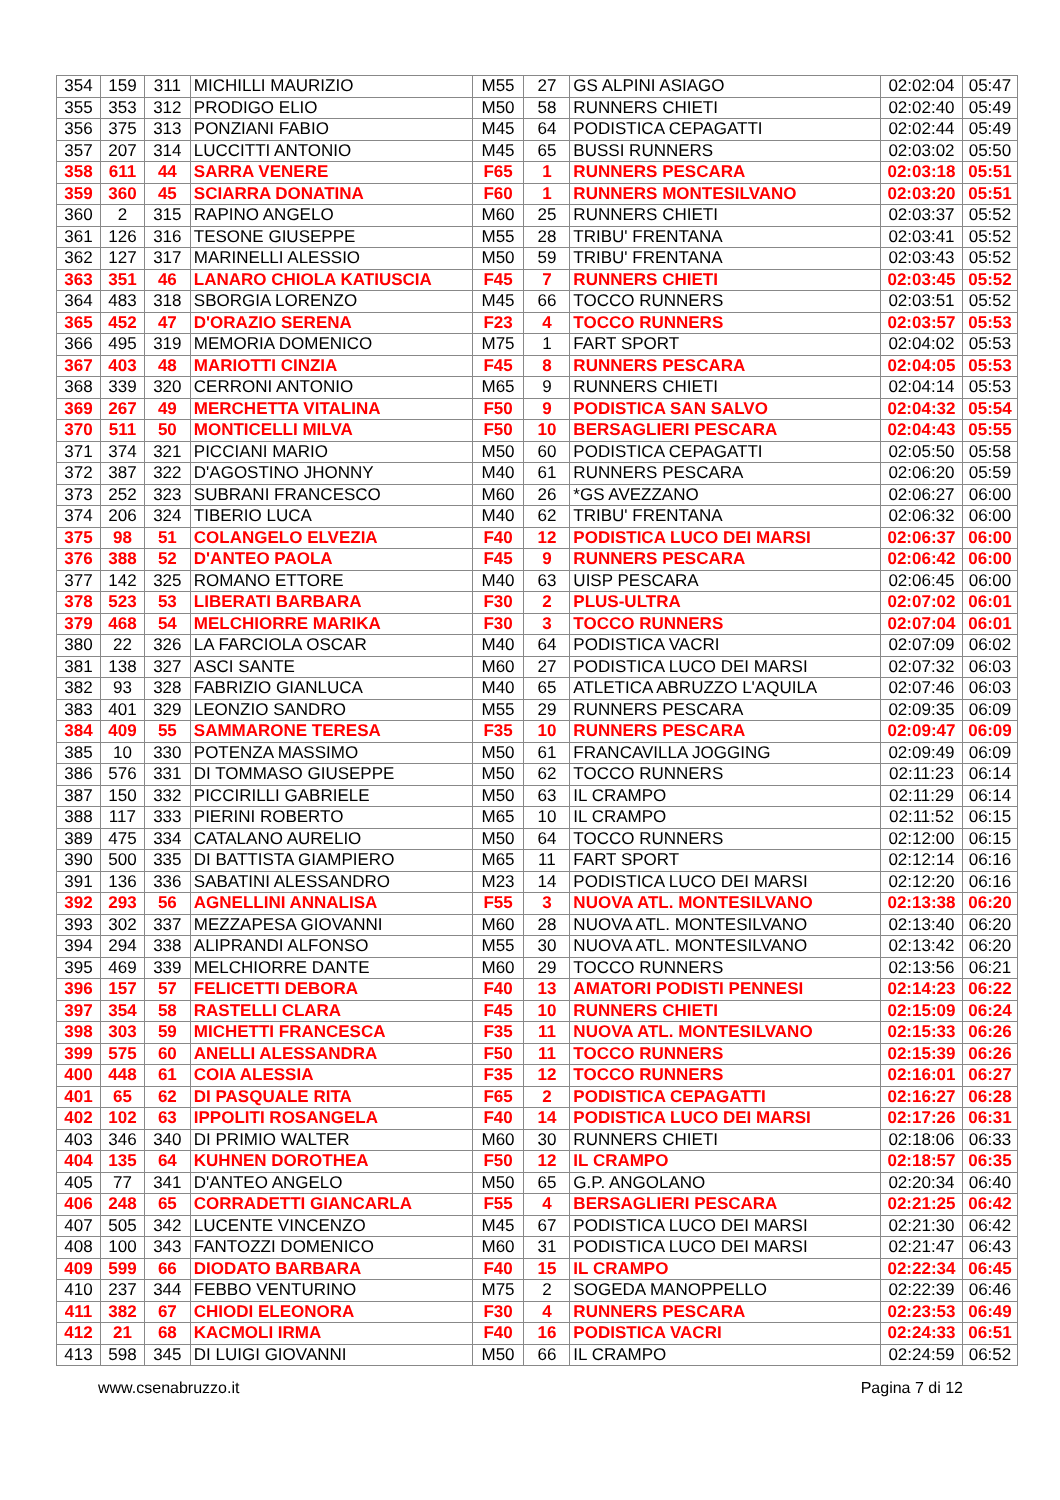| 354 | 159 | 311 | MICHILLI MAURIZIO | M55 | 27 | GS ALPINI ASIAGO | 02:02:04 | 05:47 |
| 355 | 353 | 312 | PRODIGO ELIO | M50 | 58 | RUNNERS CHIETI | 02:02:40 | 05:49 |
| 356 | 375 | 313 | PONZIANI FABIO | M45 | 64 | PODISTICA CEPAGATTI | 02:02:44 | 05:49 |
| 357 | 207 | 314 | LUCCITTI ANTONIO | M45 | 65 | BUSSI RUNNERS | 02:03:02 | 05:50 |
| 358 | 611 | 44 | SARRA VENERE | F65 | 1 | RUNNERS PESCARA | 02:03:18 | 05:51 |
| 359 | 360 | 45 | SCIARRA DONATINA | F60 | 1 | RUNNERS MONTESILVANO | 02:03:20 | 05:51 |
| 360 | 2 | 315 | RAPINO ANGELO | M60 | 25 | RUNNERS CHIETI | 02:03:37 | 05:52 |
| 361 | 126 | 316 | TESONE GIUSEPPE | M55 | 28 | TRIBU' FRENTANA | 02:03:41 | 05:52 |
| 362 | 127 | 317 | MARINELLI ALESSIO | M50 | 59 | TRIBU' FRENTANA | 02:03:43 | 05:52 |
| 363 | 351 | 46 | LANARO CHIOLA KATIUSCIA | F45 | 7 | RUNNERS CHIETI | 02:03:45 | 05:52 |
| 364 | 483 | 318 | SBORGIA LORENZO | M45 | 66 | TOCCO RUNNERS | 02:03:51 | 05:52 |
| 365 | 452 | 47 | D'ORAZIO SERENA | F23 | 4 | TOCCO RUNNERS | 02:03:57 | 05:53 |
| 366 | 495 | 319 | MEMORIA DOMENICO | M75 | 1 | FART SPORT | 02:04:02 | 05:53 |
| 367 | 403 | 48 | MARIOTTI CINZIA | F45 | 8 | RUNNERS PESCARA | 02:04:05 | 05:53 |
| 368 | 339 | 320 | CERRONI ANTONIO | M65 | 9 | RUNNERS CHIETI | 02:04:14 | 05:53 |
| 369 | 267 | 49 | MERCHETTA VITALINA | F50 | 9 | PODISTICA SAN SALVO | 02:04:32 | 05:54 |
| 370 | 511 | 50 | MONTICELLI MILVA | F50 | 10 | BERSAGLIERI PESCARA | 02:04:43 | 05:55 |
| 371 | 374 | 321 | PICCIANI MARIO | M50 | 60 | PODISTICA CEPAGATTI | 02:05:50 | 05:58 |
| 372 | 387 | 322 | D'AGOSTINO JHONNY | M40 | 61 | RUNNERS PESCARA | 02:06:20 | 05:59 |
| 373 | 252 | 323 | SUBRANI FRANCESCO | M60 | 26 | *GS AVEZZANO | 02:06:27 | 06:00 |
| 374 | 206 | 324 | TIBERIO LUCA | M40 | 62 | TRIBU' FRENTANA | 02:06:32 | 06:00 |
| 375 | 98 | 51 | COLANGELO ELVEZIA | F40 | 12 | PODISTICA LUCO DEI MARSI | 02:06:37 | 06:00 |
| 376 | 388 | 52 | D'ANTEO PAOLA | F45 | 9 | RUNNERS PESCARA | 02:06:42 | 06:00 |
| 377 | 142 | 325 | ROMANO ETTORE | M40 | 63 | UISP PESCARA | 02:06:45 | 06:00 |
| 378 | 523 | 53 | LIBERATI BARBARA | F30 | 2 | PLUS-ULTRA | 02:07:02 | 06:01 |
| 379 | 468 | 54 | MELCHIORRE MARIKA | F30 | 3 | TOCCO RUNNERS | 02:07:04 | 06:01 |
| 380 | 22 | 326 | LA FARCIOLA OSCAR | M40 | 64 | PODISTICA VACRI | 02:07:09 | 06:02 |
| 381 | 138 | 327 | ASCI SANTE | M60 | 27 | PODISTICA LUCO DEI MARSI | 02:07:32 | 06:03 |
| 382 | 93 | 328 | FABRIZIO GIANLUCA | M40 | 65 | ATLETICA ABRUZZO L'AQUILA | 02:07:46 | 06:03 |
| 383 | 401 | 329 | LEONZIO SANDRO | M55 | 29 | RUNNERS PESCARA | 02:09:35 | 06:09 |
| 384 | 409 | 55 | SAMMARONE TERESA | F35 | 10 | RUNNERS PESCARA | 02:09:47 | 06:09 |
| 385 | 10 | 330 | POTENZA MASSIMO | M50 | 61 | FRANCAVILLA JOGGING | 02:09:49 | 06:09 |
| 386 | 576 | 331 | DI TOMMASO GIUSEPPE | M50 | 62 | TOCCO RUNNERS | 02:11:23 | 06:14 |
| 387 | 150 | 332 | PICCIRILLI GABRIELE | M50 | 63 | IL CRAMPO | 02:11:29 | 06:14 |
| 388 | 117 | 333 | PIERINI ROBERTO | M65 | 10 | IL CRAMPO | 02:11:52 | 06:15 |
| 389 | 475 | 334 | CATALANO AURELIO | M50 | 64 | TOCCO RUNNERS | 02:12:00 | 06:15 |
| 390 | 500 | 335 | DI BATTISTA GIAMPIERO | M65 | 11 | FART SPORT | 02:12:14 | 06:16 |
| 391 | 136 | 336 | SABATINI ALESSANDRO | M23 | 14 | PODISTICA LUCO DEI MARSI | 02:12:20 | 06:16 |
| 392 | 293 | 56 | AGNELLINI ANNALISA | F55 | 3 | NUOVA ATL. MONTESILVANO | 02:13:38 | 06:20 |
| 393 | 302 | 337 | MEZZAPESA GIOVANNI | M60 | 28 | NUOVA ATL. MONTESILVANO | 02:13:40 | 06:20 |
| 394 | 294 | 338 | ALIPRANDI ALFONSO | M55 | 30 | NUOVA ATL. MONTESILVANO | 02:13:42 | 06:20 |
| 395 | 469 | 339 | MELCHIORRE DANTE | M60 | 29 | TOCCO RUNNERS | 02:13:56 | 06:21 |
| 396 | 157 | 57 | FELICETTI DEBORA | F40 | 13 | AMATORI PODISTI PENNESI | 02:14:23 | 06:22 |
| 397 | 354 | 58 | RASTELLI CLARA | F45 | 10 | RUNNERS CHIETI | 02:15:09 | 06:24 |
| 398 | 303 | 59 | MICHETTI FRANCESCA | F35 | 11 | NUOVA ATL. MONTESILVANO | 02:15:33 | 06:26 |
| 399 | 575 | 60 | ANELLI ALESSANDRA | F50 | 11 | TOCCO RUNNERS | 02:15:39 | 06:26 |
| 400 | 448 | 61 | COIA ALESSIA | F35 | 12 | TOCCO RUNNERS | 02:16:01 | 06:27 |
| 401 | 65 | 62 | DI PASQUALE RITA | F65 | 2 | PODISTICA CEPAGATTI | 02:16:27 | 06:28 |
| 402 | 102 | 63 | IPPOLITI ROSANGELA | F40 | 14 | PODISTICA LUCO DEI MARSI | 02:17:26 | 06:31 |
| 403 | 346 | 340 | DI PRIMIO WALTER | M60 | 30 | RUNNERS CHIETI | 02:18:06 | 06:33 |
| 404 | 135 | 64 | KUHNEN DOROTHEA | F50 | 12 | IL CRAMPO | 02:18:57 | 06:35 |
| 405 | 77 | 341 | D'ANTEO ANGELO | M50 | 65 | G.P. ANGOLANO | 02:20:34 | 06:40 |
| 406 | 248 | 65 | CORRADETTI GIANCARLA | F55 | 4 | BERSAGLIERI PESCARA | 02:21:25 | 06:42 |
| 407 | 505 | 342 | LUCENTE VINCENZO | M45 | 67 | PODISTICA LUCO DEI MARSI | 02:21:30 | 06:42 |
| 408 | 100 | 343 | FANTOZZI DOMENICO | M60 | 31 | PODISTICA LUCO DEI MARSI | 02:21:47 | 06:43 |
| 409 | 599 | 66 | DIODATO BARBARA | F40 | 15 | IL CRAMPO | 02:22:34 | 06:45 |
| 410 | 237 | 344 | FEBBO VENTURINO | M75 | 2 | SOGEDA MANOPPELLO | 02:22:39 | 06:46 |
| 411 | 382 | 67 | CHIODI ELEONORA | F30 | 4 | RUNNERS PESCARA | 02:23:53 | 06:49 |
| 412 | 21 | 68 | KACMOLI IRMA | F40 | 16 | PODISTICA VACRI | 02:24:33 | 06:51 |
| 413 | 598 | 345 | DI LUIGI GIOVANNI | M50 | 66 | IL CRAMPO | 02:24:59 | 06:52 |
www.csenabruzzo.it Pagina 7 di 12